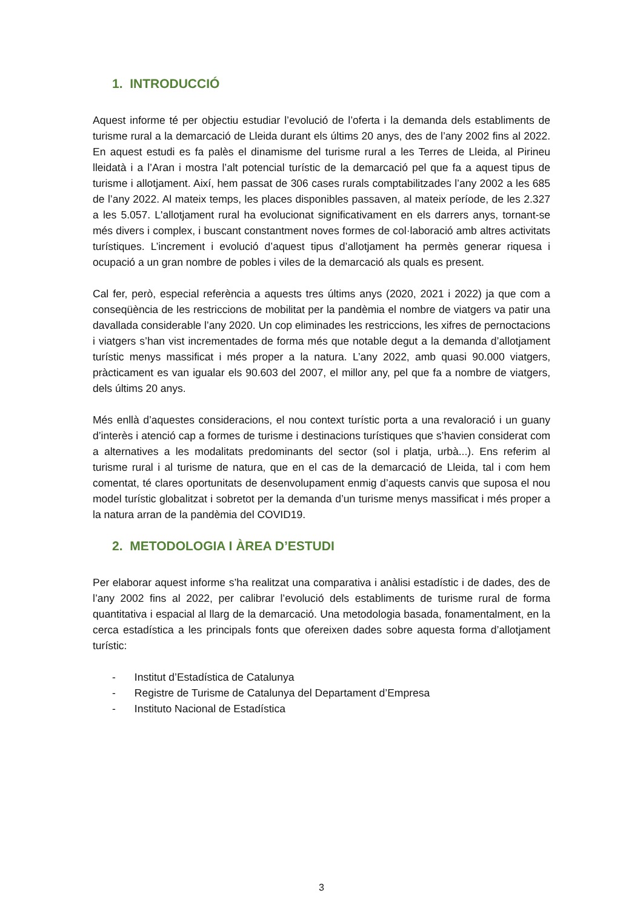1. INTRODUCCIÓ
Aquest informe té per objectiu estudiar l’evolució de l’oferta i la demanda dels establiments de turisme rural a la demarcació de Lleida durant els últims 20 anys, des de l’any 2002 fins al 2022. En aquest estudi es fa palès el dinamisme del turisme rural a les Terres de Lleida, al Pirineu lleidatà i a l’Aran i mostra l’alt potencial turístic de la demarcació pel que fa a aquest tipus de turisme i allotjament. Així, hem passat de 306 cases rurals comptabilitzades l’any 2002 a les 685 de l’any 2022. Al mateix temps, les places disponibles passaven, al mateix període, de les 2.327 a les 5.057. L'allotjament rural ha evolucionat significativament en els darrers anys, tornant-se més divers i complex, i buscant constantment noves formes de col·laboració amb altres activitats turístiques. L’increment i evolució d’aquest tipus d’allotjament ha permès generar riquesa i ocupació a un gran nombre de pobles i viles de la demarcació als quals es present.
Cal fer, però, especial referència a aquests tres últims anys (2020, 2021 i 2022) ja que com a conseqüència de les restriccions de mobilitat per la pandèmia el nombre de viatgers va patir una davallada considerable l’any 2020. Un cop eliminades les restriccions, les xifres de pernoctacions i viatgers s’han vist incrementades de forma més que notable degut a la demanda d’allotjament turístic menys massificat i més proper a la natura. L’any 2022, amb quasi 90.000 viatgers, pràcticament es van igualar els 90.603 del 2007, el millor any, pel que fa a nombre de viatgers, dels últims 20 anys.
Més enllà d’aquestes consideracions, el nou context turístic porta a una revaloració i un guany d’interès i atenció cap a formes de turisme i destinacions turístiques que s’havien considerat com a alternatives a les modalitats predominants del sector (sol i platja, urbà...). Ens referim al turisme rural i al turisme de natura, que en el cas de la demarcació de Lleida, tal i com hem comentat, té clares oportunitats de desenvolupament enmig d’aquests canvis que suposa el nou model turístic globalitzat i sobretot per la demanda d’un turisme menys massificat i més proper a la natura arran de la pandèmia del COVID19.
2. METODOLOGIA I ÀREA D’ESTUDI
Per elaborar aquest informe s’ha realitzat una comparativa i anàlisi estadístic i de dades, des de l’any 2002 fins al 2022, per calibrar l’evolució dels establiments de turisme rural de forma quantitativa i espacial al llarg de la demarcació. Una metodologia basada, fonamentalment, en la cerca estadística a les principals fonts que ofereixen dades sobre aquesta forma d’allotjament turístic:
- Institut d’Estadística de Catalunya
- Registre de Turisme de Catalunya del Departament d’Empresa
- Instituto Nacional de Estadística
3